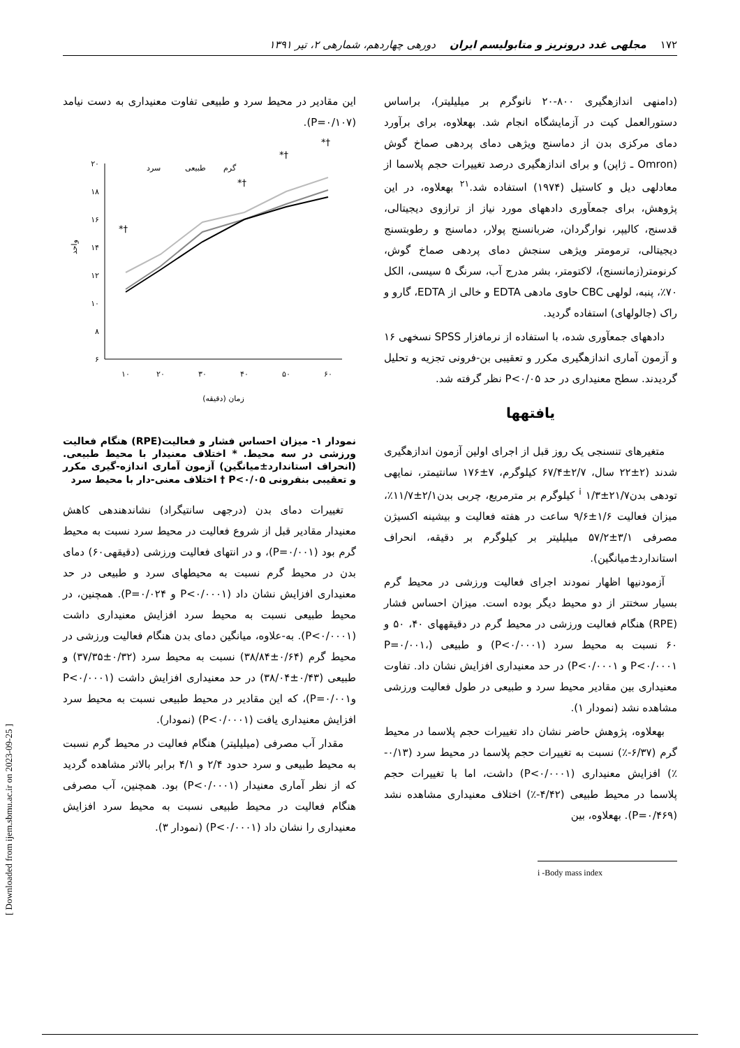۱۷۲ مجلهی غدد درونریز و متابولیسم ایران دورهی چهاردهم، شمارهی ۲، تیر ۱۳۹۱
(دامنهی اندازهگیری ۸۰۰-۲۰ نانوگرم بر میلیلیتر)، براساس دستورالعمل کیت در آزمایشگاه انجام شد. بهعلاوه، برای برآورد دمای مرکزی بدن از دماسنج ویژهی دمای پردهی صماخ گوش (Omron ـ ژاپن) و برای اندازهگیری درصد تغییرات حجم پلاسما از معادلهی دیل و کاستیل (۱۹۷۴) استفاده شد.<sup>۲۱</sup> بهعلاوه، در این پژوهش، برای جمعآوری دادههای مورد نیاز از ترازوی دیجیتالی، قدسنج، کالیپر، نوارگردان، ضربانسنج پولار، دماسنج و رطوبتسنج دیجیتالی، ترمومتر ویژهی سنجش دمای پردهی صماخ گوش، کرنومتر(زمانسنج)، لاکتومتر، بشر مدرج آب، سرنگ ۵ سیسی، الکل ۷۰٪، پنبه، لولهی CBC حاوی مادهی EDTA و خالی از EDTA، گارو و راک (جالولهای) استفاده گردید.
دادههای جمعآوری شده، با استفاده از نرمافزار SPSS نسخهی ۱۶ و آزمون آماری اندازهگیری مکرر و تعقیبی بن-فرونی تجزیه و تحلیل گردیدند. سطح معنیداری در حد P<۰/۰۵ نظر گرفته شد.
یافتهها
متغیرهای تنسنجی یک روز قبل از اجرای اولین آزمون اندازهگیری شدند (۲±۲۲ سال، ۲/۷±۶۷/۴ کیلوگرم، ۷±۱۷۶ سانتیمتر، نمایهی تودهی بدن<sup>i</sup> ۱/۳±۲۱/۷ کیلوگرم بر مترمربع، چربی بدن۲/۱±۱۱/۷٪، میزان فعالیت ۱/۶±۹/۶ ساعت در هفته فعالیت و بیشینه اکسیژن مصرفی ۳/۱±۵۷/۲ میلیلیتر بر کیلوگرم بر دقیقه، انحراف استاندارد±میانگین).
آزمودنیها اظهار نمودند اجرای فعالیت ورزشی در محیط گرم بسیار سختتر از دو محیط دیگر بوده است. میزان احساس فشار (RPE) هنگام فعالیت ورزشی در محیط گرم در دقیقههای ۴۰، ۵۰ و ۶۰ نسبت به محیط سرد (P<۰/۰۰۰۱) و طبیعی (P=۰/۰۰۱، P<۰/۰۰۰۱ و P<۰/۰۰۰۱) در حد معنیداری افزایش نشان داد. تفاوت معنیداری بین مقادیر محیط سرد و طبیعی در طول فعالیت ورزشی مشاهده نشد (نمودار ۱).
بهعلاوه، پژوهش حاضر نشان داد تغییرات حجم پلاسما در محیط گرم (۶/۳۷-٪) نسبت به تغییرات حجم پلاسما در محیط سرد (۰/۱۳-٪) افزایش معنیداری (P<۰/۰۰۰۱) داشت، اما با تغییرات حجم پلاسما در محیط طبیعی (۴/۴۲-٪) اختلاف معنیداری مشاهده نشد (P=۰/۴۶۹). بهعلاوه، بین
i -Body mass index
این مقادیر در محیط سرد و طبیعی تفاوت معنیداری به دست نیامد (P=۰/۱۰۷).
۲۰
۱۸
۱۶
۱۴
۱۲
۱۰
۸
۶
۱۰
۲۰
۳۰
۴۰
۵۰
۶۰
زمان (دقیقه)
واحد
*†
*†
*†
*†
گرم
طبیعی
سرد
نمودار ۱- میزان احساس فشار و فعالیت(RPE) هنگام فعالیت ورزشی در سه محیط. * اختلاف معنیدار با محیط طبیعی. (انحراف استاندارد±میانگین) آزمون آماری اندازه-گیری مکرر و تعقیبی بنفرونی P<۰/۰۵ † اختلاف معنی-دار با محیط سرد
تغییرات دمای بدن (درجهی سانتیگراد) نشاندهندهی کاهش معنیدار مقادیر قبل از شروع فعالیت در محیط سرد نسبت به محیط گرم بود (P=۰/۰۰۱)، و در انتهای فعالیت ورزشی (دقیقهی۶۰) دمای بدن در محیط گرم نسبت به محیطهای سرد و طبیعی در حد معنیداری افزایش نشان داد (P<۰/۰۰۰۱ و P=۰/۰۲۴). همچنین، در محیط طبیعی نسبت به محیط سرد افزایش معنیداری داشت (P<۰/۰۰۰۱). به-علاوه، میانگین دمای بدن هنگام فعالیت ورزشی در محیط گرم (۰/۶۴±۳۸/۸۴) نسبت به محیط سرد (۰/۳۲±۳۷/۳۵) و طبیعی (۰/۴۳±۳۸/۰۴) در حد معنیداری افزایش داشت (P<۰/۰۰۰۱ وP=۰/۰۰۱)، که این مقادیر در محیط طبیعی نسبت به محیط سرد افزایش معنیداری یافت (P<۰/۰۰۰۱) (نمودار).
مقدار آب مصرفی (میلیلیتر) هنگام فعالیت در محیط گرم نسبت به محیط طبیعی و سرد حدود ۲/۴ و ۴/۱ برابر بالاتر مشاهده گردید که از نظر آماری معنیدار (P<۰/۰۰۰۱) بود. همچنین، آب مصرفی هنگام فعالیت در محیط طبیعی نسبت به محیط سرد افزایش معنیداری را نشان داد (P<۰/۰۰۰۱) (نمودار ۳).
[ Downloaded from ijem.sbmu.ac.ir on 2023-09-25 ]